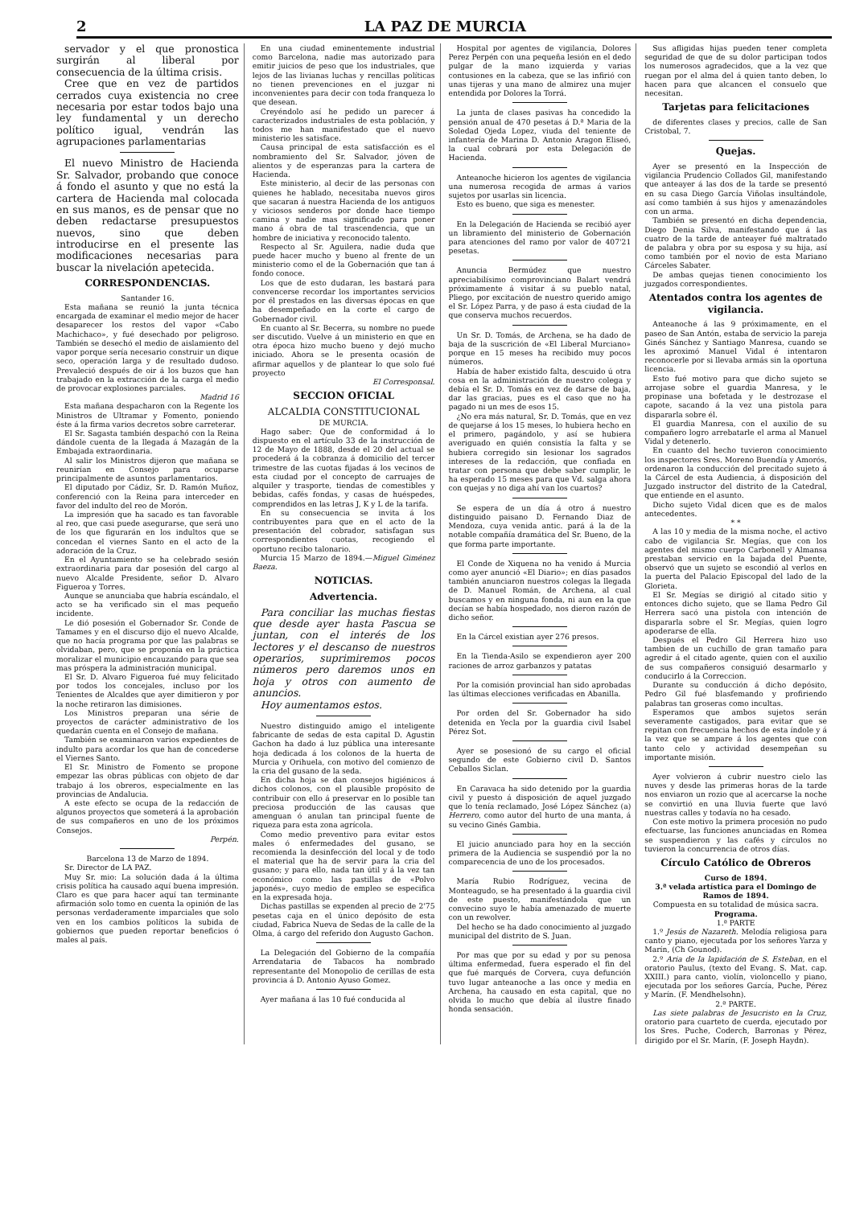2 LA PAZ DE MURCIA
servador y el que pronostica surgirán al liberal por consecuencia de la última crisis.
Cree que en vez de partidos cerrados cuya existencia no cree necesaria por estar todos bajo una ley fundamental y un derecho político igual, vendrán las agrupaciones parlamentarias
El nuevo Ministro de Hacienda Sr. Salvador, probando que conoce á fondo el asunto y que no está la cartera de Hacienda mal colocada en sus manos, es de pensar que no deben redactarse presupuestos nuevos, sino que deben introducirse en el presente las modificaciones necesarias para buscar la nivelación apetecida.
CORRESPONDENCIAS.
Santander 16.
Esta mañana se reunió la junta técnica encargada de examinar el medio mejor de hacer desaparecer los restos del vapor «Cabo Machichaco», y fué desechado por peligroso. También se desechó el medio de aislamiento del vapor porque sería necesario construir un dique seco, operación larga y de resultado dudoso. Prevaleció después de oir á los buzos que han trabajado en la extracción de la carga el medio de provocar explosiones parciales.
Madrid 16
Esta mañana despacharon con la Regente los Ministros de Ultramar y Fomento, poniendo éste á la firma varios decretos sobre carreterar.
El Sr. Sagasta también despachó con la Reina dándole cuenta de la llegada á Mazagán de la Embajada extraordinaria.
Al salir los Ministros dijeron que mañana se reunirían en Consejo para ocuparse principalmente de asuntos parlamentarios.
El diputado por Cádiz, Sr. D. Ramón Muñoz, conferenció con la Reina para interceder en favor del indulto del reo de Morón.
La impresión que ha sacado es tan favorable al reo, que casi puede asegurarse, que será uno de los que figurarán en los indultos que se concedan el viernes Santo en el acto de la adoración de la Cruz.
En el Ayuntamiento se ha celebrado sesión extraordinaria para dar posesión del cargo al nuevo Alcalde Presidente, señor D. Alvaro Figueroa y Torres.
Aunque se anunciaba que habría escándalo, el acto se ha verificado sin el mas pequeño incidente.
Le dió posesión el Gobernador Sr. Conde de Tamames y en el discurso dijo el nuevo Alcalde, que no hacía programa por que las palabras se olvidaban, pero, que se proponía en la práctica moralizar el municipio encauzando para que sea mas próspera la administración municipal.
El Sr. D. Alvaro Figueroa fué muy felicitado por todos los concejales, incluso por los Tenientes de Alcaldes que ayer dimitieron y por la noche retiraron las dimisiones.
Los Ministros preparan una série de proyectos de carácter administrativo de los quedarán cuenta en el Consejo de mañana.
También se examinaron varios expedientes de indulto para acordar los que han de concederse el Viernes Santo.
El Sr. Ministro de Fomento se propone empezar las obras públicas con objeto de dar trabajo á los obreros, especialmente en las provincias de Andalucia.
A este efecto se ocupa de la redacción de algunos proyectos que someterá á la aprobación de sus compañeros en uno de los próximos Consejos.
Perpén.
Barcelona 13 de Marzo de 1894.
Sr. Director de LA PAZ.
Muy Sr. mio: La solución dada á la última crisis política ha causado aquí buena impresión. Claro es que para hacer aquí tan terminante afirmación solo tomo en cuenta la opinión de las personas verdaderamente imparciales que solo ven en los cambios políticos la subida de gobiernos que pueden reportar beneficios ó males al país.
En una ciudad eminentemente industrial como Barcelona, nadie mas autorizado para emitir juicios de peso que los industriales, que lejos de las livianas luchas y rencillas políticas no tienen prevenciones en el juzgar ni inconvenientes para decir con toda franqueza lo que desean.
Creyéndolo así he pedido un parecer á caracterizados industriales de esta población, y todos me han manifestado que el nuevo ministerio les satisface.
Causa principal de esta satisfacción es el nombramiento del Sr. Salvador, jóven de alientos y de esperanzas para la cartera de Hacienda.
Este ministerio, al decir de las personas con quienes he hablado, necesitaba nuevos giros que sacaran á nuestra Hacienda de los antiguos y viciosos senderos por donde hace tiempo camina y nadie mas significado para poner mano á obra de tal trascendencia, que un hombre de iniciativa y reconocido talento.
Respecto al Sr. Aguilera, nadie duda que puede hacer mucho y bueno al frente de un ministerio como el de la Gobernación que tan á fondo conoce.
Los que de esto dudaran, les bastará para convencerse recordar los importantes servicios por él prestados en las diversas épocas en que ha desempeñado en la corte el cargo de Gobernador civil.
En cuanto al Sr. Becerra, su nombre no puede ser discutido. Vuelve á un ministerio en que en otra época hizo mucho bueno y dejó mucho iniciado. Ahora se le presenta ocasión de afirmar aquellos y de plantear lo que solo fué proyecto
El Corresponsal.
SECCION OFICIAL
ALCALDIA CONSTITUCIONAL
DE MURCIA.
Hago saber: Que de conformidad á lo dispuesto en el artículo 33 de la instrucción de 12 de Mayo de 1888, desde el 20 del actual se procederá á la cobranza á domicilio del tercer trimestre de las cuotas fijadas á los vecinos de esta ciudad por el concepto de carruajes de alquiler y trasporte, tiendas de comestibles y bebidas, cafés fondas, y casas de huéspedes, comprendidos en las letras J, K y L de la tarifa.
En su consecuencia se invita á los contribuyentes para que en el acto de la presentación del cobrador, satisfagan sus correspondientes cuotas, recogiendo el oportuno recibo talonario.
Murcia 15 Marzo de 1894.—Miguel Giménez Baeza.
NOTICIAS.
Advertencia.
Para conciliar las muchas fiestas que desde ayer hasta Pascua se juntan, con el interés de los lectores y el descanso de nuestros operarios, suprimiremos pocos números pero daremos unos en hoja y otros con aumento de anuncios.
Hoy aumentamos estos.
Nuestro distinguido amigo el inteligente fabricante de sedas de esta capital D. Agustin Gachon ha dado á luz pública una interesante hoja dedicada á los colonos de la huerta de Murcia y Orihuela, con motivo del comienzo de la cria del gusano de la seda.
En dicha hoja se dan consejos higiénicos á dichos colonos, con el plausible propósito de contribuir con ello á preservar en lo posible tan preciosa producción de las causas que amenguan ó anulan tan principal fuente de riqueza para esta zona agrícola.
Como medio preventivo para evitar estos males ó enfermedades del gusano, se recomienda la desinfección del local y de todo el material que ha de servir para la cria del gusano; y para ello, nada tan útil y á la vez tan económico como las pastillas de «Polvo japonés», cuyo medio de empleo se especifica en la expresada hoja.
Dichas pastillas se expenden al precio de 2'75 pesetas caja en el único depósito de esta ciudad, Fabrica Nueva de Sedas de la calle de la Olma, á cargo del referido don Augusto Gachon.
La Delegación del Gobierno de la compañía Arrendataria de Tabacos ha nombrado representante del Monopolio de cerillas de esta provincia á D. Antonio Ayuso Gomez.
Ayer mañana á las 10 fué conducida al
Hospital por agentes de vigilancia, Dolores Perez Perpén con una pequeña lesión en el dedo pulgar de la mano izquierda y varias contusiones en la cabeza, que se las infirió con unas tijeras y una mano de almirez una mujer entendida por Dolores la Torrá.
La junta de clases pasivas ha concedido la pensión anual de 470 pesetas á D.ª Maria de la Soledad Ojeda Lopez, viuda del teniente de infantería de Marina D. Antonio Aragon Eliseó, la cual cobrará por esta Delegación de Hacienda.
Anteanoche hicieron los agentes de vigilancia una numerosa recogida de armas á varios sujetos por usarlas sin licencia.
Esto es bueno, que siga es menester.
En la Delegación de Hacienda se recibió ayer un libramiento del ministerio de Gobernación para atenciones del ramo por valor de 407'21 pesetas.
Anuncia Bermúdez que nuestro apreciabilísimo comprovinciano Balart vendrá próximamente á visitar á su pueblo natal, Pliego, por excitación de nuestro querido amigo el Sr. López Parra, y de paso á esta ciudad de la que conserva muchos recuerdos.
Un Sr. D. Tomás, de Archena, se ha dado de baja de la suscrición de «El Liberal Murciano» porque en 15 meses ha recibido muy pocos números.
Había de haber existido falta, descuido ú otra cosa en la administración de nuestro colega y debía el Sr. D. Tomás en vez de darse de baja, dar las gracias, pues es el caso que no ha pagado ni un mes de esos 15.
¿No era más natural, Sr. D. Tomás, que en vez de quejarse á los 15 meses, lo hubiera hecho en el primero, pagándolo, y así se hubiera averiguado en quién consistía la falta y se hubiera corregido sin lesionar los sagrados intereses de la redacción, que confiada en tratar con persona que debe saber cumplir, le ha esperado 15 meses para que Vd. salga ahora con quejas y no diga ahí van los cuartos?
Se espera de un día á otro á nuestro distinguido paisano D. Fernando Diaz de Mendoza, cuya venida antic. pará á la de la notable compañía dramática del Sr. Bueno, de la que forma parte importante.
El Conde de Xiquena no ha venido á Murcia como ayer anunció «El Diario»; en días pasados también anunciaron nuestros colegas la llegada de D. Manuel Román, de Archena, al cual buscamos y en ninguna fonda, ni aun en la que decían se había hospedado, nos dieron razón de dicho señor.
En la Cárcel existian ayer 276 presos.
En la Tienda-Asilo se expendieron ayer 200 raciones de arroz garbanzos y patatas
Por la comisión provincial han sido aprobadas las últimas elecciones verificadas en Abanilla.
Por orden del Sr. Gobernador ha sido detenida en Yecla por la guardia civil Isabel Pérez Sot.
Ayer se posesionó de su cargo el oficial segundo de este Gobierno civil D. Santos Ceballos Siclan.
En Caravaca ha sido detenido por la guardia civil y puesto á disposición de aquel juzgado que lo tenía reclamado, José López Sánchez (a) Herrero, como autor del hurto de una manta, á su vecino Ginés Gambia.
El juicio anunciado para hoy en la sección primera de la Audiencia se suspendió por la no comparecencia de uno de los procesados.
María Rubio Rodríguez, vecina de Monteagudo, se ha presentado á la guardia civil de este puesto, manifestándola que un convecino suyo le había amenazado de muerte con un rewolver.
Del hecho se ha dado conocimiento al juzgado municipal del distrito de S. Juan.
Por mas que por su edad y por su penosa última enfermedad, fuera esperado el fin del que fué marqués de Corvera, cuya defunción tuvo lugar anteanoche a las once y media en Archena, ha causado en esta capital, que no olvida lo mucho que debía al ilustre finado honda sensación.
Sus afligidas hijas pueden tener completa seguridad de que de su dolor participan todos los numerosos agradecidos, que a la vez que ruegan por el alma del á quien tanto deben, lo hacen para que alcancen el consuelo que necesitan.
Tarjetas para felicitaciones
de diferentes clases y precios, calle de San Cristobal, 7.
Quejas.
Ayer se presentó en la Inspección de vigilancia Prudencio Collados Gil, manifestando que anteayer á las dos de la tarde se presentó en su casa Diego García Viñolas insultándole, así como también á sus hijos y amenazándoles con un arma.
También se presentó en dicha dependencia, Diego Denia Silva, manifestando que á las cuatro de la tarde de anteayer fué maltratado de palabra y obra por su esposa y su hija, así como también por el novio de esta Mariano Cárceles Sabater.
De ambas quejas tienen conocimiento los juzgados correspondientes.
Atentados contra los agentes de vigilancia.
Anteanoche á las 9 próximamente, en el paseo de San Antón, estaba de servicio la pareja Ginés Sánchez y Santiago Manresa, cuando se les aproximó Manuel Vidal é intentaron reconocerle por si llevaba armás sin la oportuna licencia.
Esto fué motivo para que dicho sujeto se arrojase sobre el guardia Manresa, y le propinase una bofetada y le destrozase el capote, sacando á la vez una pistola para dispararla sobre él.
El guardia Manresa, con el auxilio de su compañero logro arrebatarle el arma al Manuel Vidal y detenerlo.
En cuanto del hecho tuvieron conocimiento los inspectores Sres. Moreno Buendía y Amorós, ordenaron la conducción del precitado sujeto á la Cárcel de esta Audiencia, á disposición del Juzgado instructor del distrito de la Catedral, que entiende en el asunto.
Dicho sujeto Vidal dicen que es de malos antecedentes.
* *
A las 10 y media de la misma noche, el activo cabo de vigilancia Sr. Megías, que con los agentes del mismo cuerpo Carbonell y Almansa prestaban servicio en la bajada del Puente, observó que un sujeto se escondió al verlos en la puerta del Palacio Episcopal del lado de la Glorieta.
El Sr. Megías se dirigió al citado sitio y entonces dicho sujeto, que se llama Pedro Gil Herrera sacó una pistola con intención de dispararla sobre el Sr. Megías, quien logro apoderarse de ella.
Después el Pedro Gil Herrera hizo uso tambien de un cuchillo de gran tamaño para agredir á el citado agente, quien con el auxilio de sus compañeros consiguió desarmarlo y conducirlo á la Correccion.
Durante su conducción á dicho depósito, Pedro Gil fué blasfemando y profiriendo palabras tan groseras como incultas.
Esperamos que ambos sujetos serán severamente castigados, para evitar que se repitan con frecuencia hechos de esta índole y á la vez que se ampare á los agentes que con tanto celo y actividad desempeñan su importante misión.
Ayer volvieron á cubrir nuestro cielo las nuves y desde las primeras horas de la tarde nos enviaron un rozio que al acercarse la noche se convirtió en una lluvia fuerte que lavó nuestras calles y todavía no ha cesado.
Con este motivo la primera procesión no pudo efectuarse, las funciones anunciadas en Romea se suspendieron y las cafés y círculos no tuvieron la concurrencia de otros días.
Círculo Católico de Obreros
Curso de 1894.
3.ª velada artística para el Domingo de Ramos de 1894.
Compuesta en su totalidad de música sacra.
Programa.
1.ª PARTE
1.º Jesús de Nazareth. Melodía religiosa para canto y piano, ejecutada por los señores Yarza y Marín, (Ch Gounod).
2.º Aria de la lapidación de S. Esteban, en el oratorio Paulus, (texto del Evang. S. Mat. cap. XXIII.) para canto, violín, violoncello y piano, ejecutada por los señores García, Puche, Pérez y Marín. (F. Mendhelsohn).
2.ª PARTE.
Las siete palabras de Jesucristo en la Cruz, oratorio para cuarteto de cuerda, ejecutado por los Sres. Puche, Coderch, Barronas y Pérez, dirigido por el Sr. Marín, (F. Joseph Haydn).